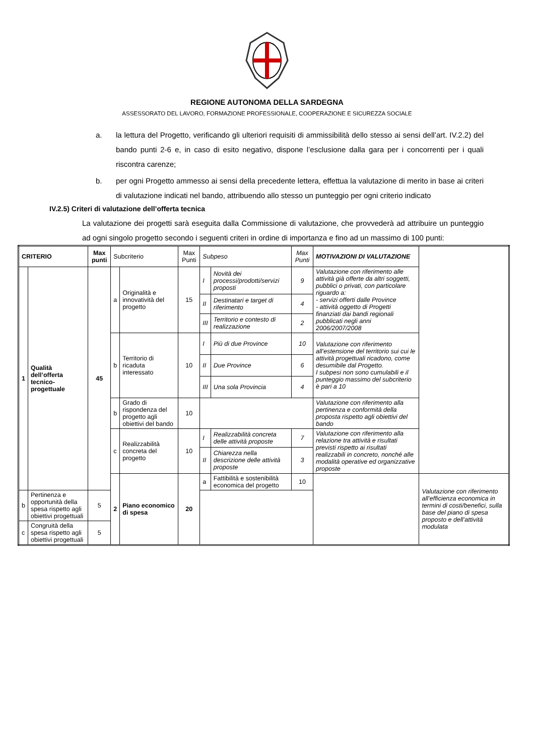REGIONE AUTONOMA DELLA SARDEGNA
ASSESSORATO DEL LAVORO, FORMAZIONE PROFESSIONALE, COOPERAZIONE E SICUREZZA SOCIALE
a. la lettura del Progetto, verificando gli ulteriori requisiti di ammissibilità dello stesso ai sensi dell’art. IV.2.2) del bando punti 2-6 e, in caso di esito negativo, dispone l’esclusione dalla gara per i concorrenti per i quali riscontra carenze;
b. per ogni Progetto ammesso ai sensi della precedente lettera, effettua la valutazione di merito in base ai criteri di valutazione indicati nel bando, attribuendo allo stesso un punteggio per ogni criterio indicato
IV.2.5) Criteri di valutazione dell’offerta tecnica
La valutazione dei progetti sarà eseguita dalla Commissione di valutazione, che provvederà ad attribuire un punteggio ad ogni singolo progetto secondo i seguenti criteri in ordine di importanza e fino ad un massimo di 100 punti:
| CRITERIO | | Max punti | Subcriterio | | Max Punti | Subpeso | | Max Punti | MOTIVAZIONI DI VALUTAZIONE | |
| --- | --- | --- | --- | --- | --- | --- | --- | --- | --- | --- |
| 1 | Qualità dell’offerta tecnico-progettuale | 45 | a | Originalità e innovatività del progetto | 15 | I | Novità dei processi/prodotti/servizi proposti | 9 | Valutazione con riferimento alle attività già offerte da altri soggetti, pubblici o privati, con particolare riguardo a: - servizi offerti dalle Province - attività oggetto di Progetti finanziati dai bandi regionali pubblicati negli anni 2006/2007/2008 | |
| | | | | | | II | Destinatari e target di riferimento | 4 | | |
| | | | | | | III | Territorio e contesto di realizzazione | 2 | | |
| | | | b | Territorio di ricaduta interessato | 10 | I | Più di due Province | 10 | Valutazione con riferimento all’estensione del territorio sui cui le attività progettuali ricadono, come desumibile dal Progetto. I subpesi non sono cumulabili e il punteggio massimo del subcriterio è pari a 10 | |
| | | | | | | II | Due Province | 6 | | |
| | | | | | | III | Una sola Provincia | 4 | | |
| | | | b | Grado di rispondenza del progetto agli obiettivi del bando | 10 | | | | Valutazione con riferimento alla pertinenza e conformità della proposta rispetto agli obiettivi del bando | |
| | | | c | Realizzabilità concreta del progetto | 10 | I | Realizzabilità concreta delle attività proposte | 7 | Valutazione con riferimento alla relazione tra attività e risultati previsti rispetto ai risultati realizzabili in concreto, nonché alle modalità operative ed organizzative proposte | |
| | | | | | | II | Chiarezza nella descrizione delle attività proposte | 3 | | |
| | | | 2 | Piano economico di spesa | 20 | a | Fattibilità e sostenibilità economica del progetto | 10 | | Valutazione con riferimento all’efficienza economica in termini di costi/benefici, sulla base del piano di spesa proposto e dell’attività modulata |
| b | Pertinenza e opportunità della spesa rispetto agli obiettivi progettuali | 5 | | | | | | | | |
| c | Congruità della spesa rispetto agli obiettivi progettuali | 5 | | | | | | | | |